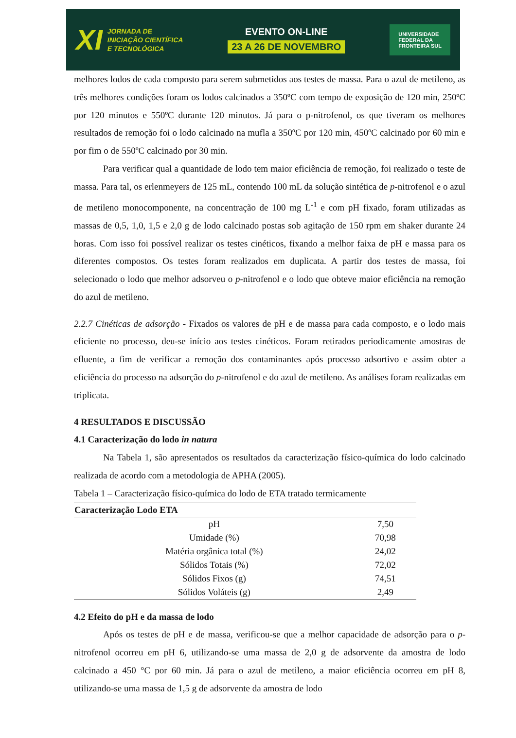XI JORNADA DE
INICIAÇÃO CIENTÍFICA
E TECNOLÓGICA
EVENTO ON-LINE
23 A 26 DE NOVEMBRO
UNIVERSIDADE
FEDERAL DA
FRONTEIRA SUL
melhores lodos de cada composto para serem submetidos aos testes de massa. Para o azul de metileno, as três melhores condições foram os lodos calcinados a 350ºC com tempo de exposição de 120 min, 250ºC por 120 minutos e 550ºC durante 120 minutos. Já para o p-nitrofenol, os que tiveram os melhores resultados de remoção foi o lodo calcinado na mufla a 350ºC por 120 min, 450ºC calcinado por 60 min e por fim o de 550ºC calcinado por 30 min.
Para verificar qual a quantidade de lodo tem maior eficiência de remoção, foi realizado o teste de massa. Para tal, os erlenmeyers de 125 mL, contendo 100 mL da solução sintética de p-nitrofenol e o azul de metileno monocomponente, na concentração de 100 mg L<sup>-1</sup> e com pH fixado, foram utilizadas as massas de 0,5, 1,0, 1,5 e 2,0 g de lodo calcinado postas sob agitação de 150 rpm em shaker durante 24 horas. Com isso foi possível realizar os testes cinéticos, fixando a melhor faixa de pH e massa para os diferentes compostos. Os testes foram realizados em duplicata. A partir dos testes de massa, foi selecionado o lodo que melhor adsorveu o p-nitrofenol e o lodo que obteve maior eficiência na remoção do azul de metileno.
2.2.7 Cinéticas de adsorção - Fixados os valores de pH e de massa para cada composto, e o lodo mais eficiente no processo, deu-se início aos testes cinéticos. Foram retirados periodicamente amostras de efluente, a fim de verificar a remoção dos contaminantes após processo adsortivo e assim obter a eficiência do processo na adsorção do p-nitrofenol e do azul de metileno. As análises foram realizadas em triplicata.
4 RESULTADOS E DISCUSSÃO
4.1 Caracterização do lodo in natura
Na Tabela 1, são apresentados os resultados da caracterização físico-química do lodo calcinado realizada de acordo com a metodologia de APHA (2005).
Tabela 1 – Caracterização físico-química do lodo de ETA tratado termicamente
| Caracterização Lodo ETA | |
| --- | --- |
| pH | 7,50 |
| Umidade (%) | 70,98 |
| Matéria orgânica total (%) | 24,02 |
| Sólidos Totais (%) | 72,02 |
| Sólidos Fixos (g) | 74,51 |
| Sólidos Voláteis (g) | 2,49 |
4.2 Efeito do pH e da massa de lodo
Após os testes de pH e de massa, verificou-se que a melhor capacidade de adsorção para o p-nitrofenol ocorreu em pH 6, utilizando-se uma massa de 2,0 g de adsorvente da amostra de lodo calcinado a 450 °C por 60 min. Já para o azul de metileno, a maior eficiência ocorreu em pH 8, utilizando-se uma massa de 1,5 g de adsorvente da amostra de lodo